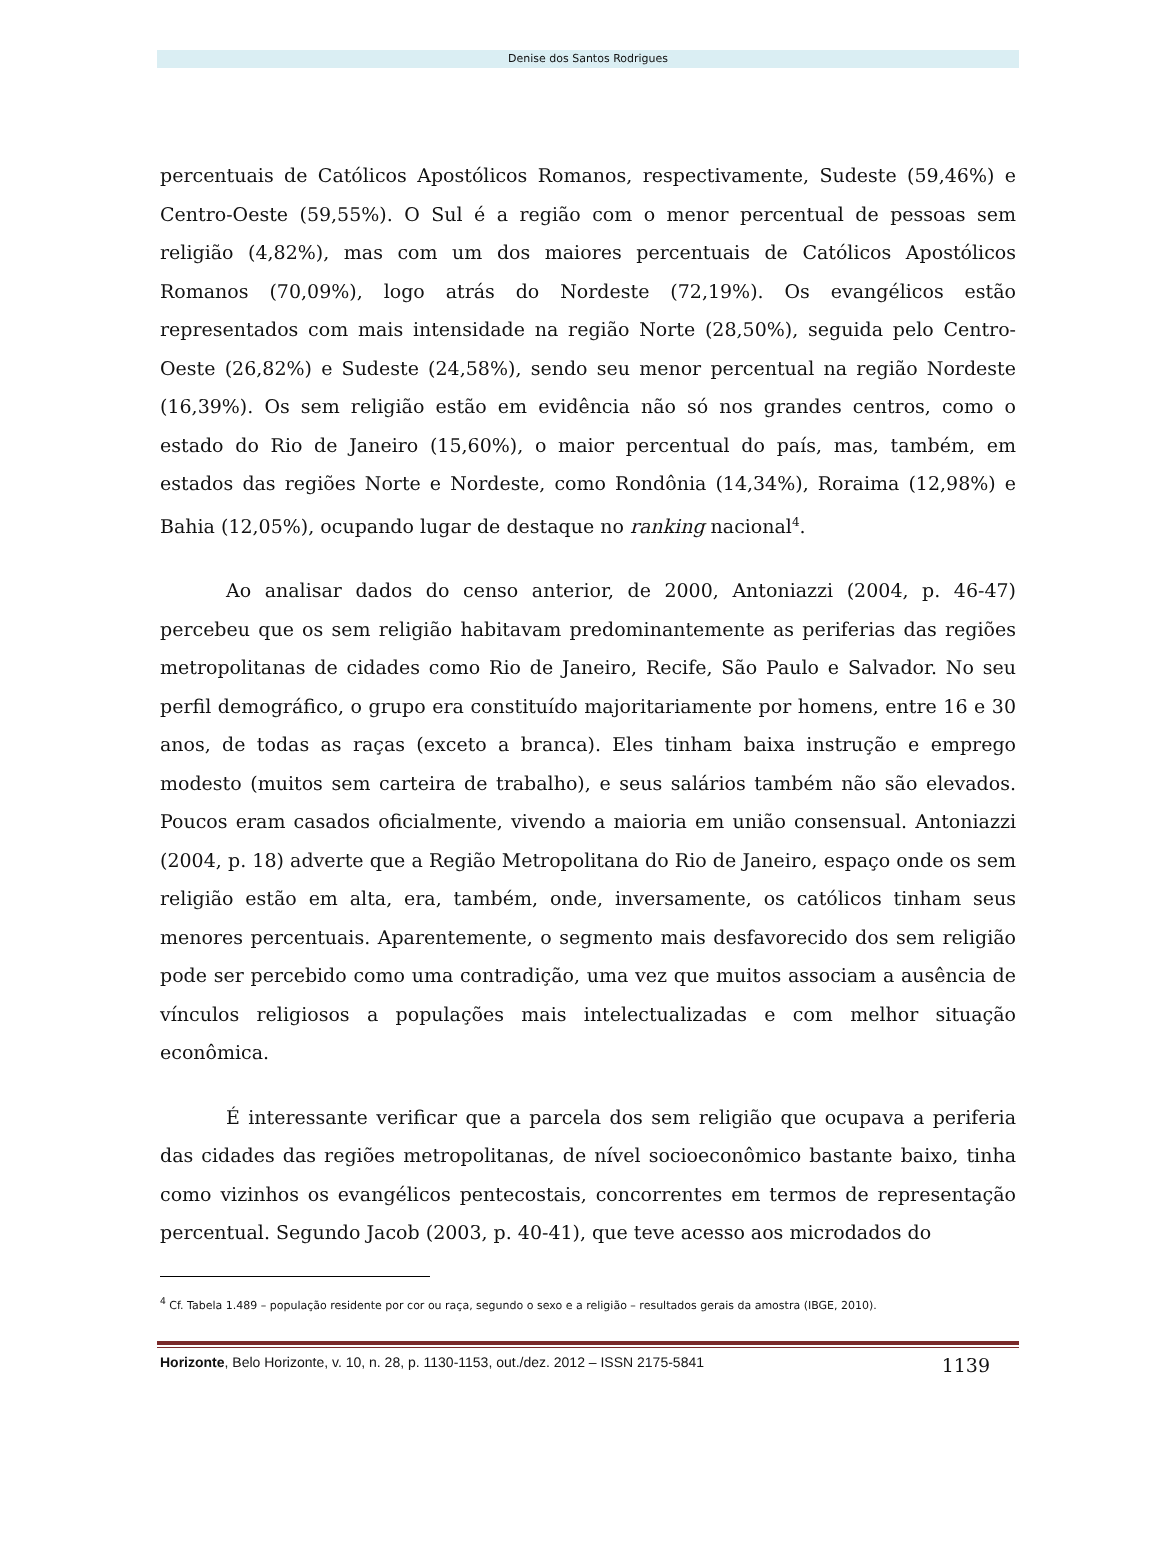Denise dos Santos Rodrigues
percentuais de Católicos Apostólicos Romanos, respectivamente, Sudeste (59,46%) e Centro-Oeste (59,55%). O Sul é a região com o menor percentual de pessoas sem religião (4,82%), mas com um dos maiores percentuais de Católicos Apostólicos Romanos (70,09%), logo atrás do Nordeste (72,19%). Os evangélicos estão representados com mais intensidade na região Norte (28,50%), seguida pelo Centro-Oeste (26,82%) e Sudeste (24,58%), sendo seu menor percentual na região Nordeste (16,39%). Os sem religião estão em evidência não só nos grandes centros, como o estado do Rio de Janeiro (15,60%), o maior percentual do país, mas, também, em estados das regiões Norte e Nordeste, como Rondônia (14,34%), Roraima (12,98%) e Bahia (12,05%), ocupando lugar de destaque no ranking nacional<sup>4</sup>.
Ao analisar dados do censo anterior, de 2000, Antoniazzi (2004, p. 46-47) percebeu que os sem religião habitavam predominantemente as periferias das regiões metropolitanas de cidades como Rio de Janeiro, Recife, São Paulo e Salvador. No seu perfil demográfico, o grupo era constituído majoritariamente por homens, entre 16 e 30 anos, de todas as raças (exceto a branca). Eles tinham baixa instrução e emprego modesto (muitos sem carteira de trabalho), e seus salários também não são elevados. Poucos eram casados oficialmente, vivendo a maioria em união consensual. Antoniazzi (2004, p. 18) adverte que a Região Metropolitana do Rio de Janeiro, espaço onde os sem religião estão em alta, era, também, onde, inversamente, os católicos tinham seus menores percentuais. Aparentemente, o segmento mais desfavorecido dos sem religião pode ser percebido como uma contradição, uma vez que muitos associam a ausência de vínculos religiosos a populações mais intelectualizadas e com melhor situação econômica.
É interessante verificar que a parcela dos sem religião que ocupava a periferia das cidades das regiões metropolitanas, de nível socioeconômico bastante baixo, tinha como vizinhos os evangélicos pentecostais, concorrentes em termos de representação percentual. Segundo Jacob (2003, p. 40-41), que teve acesso aos microdados do
<sup>4</sup> Cf. Tabela 1.489 – população residente por cor ou raça, segundo o sexo e a religião – resultados gerais da amostra (IBGE, 2010).
Horizonte, Belo Horizonte, v. 10, n. 28, p. 1130-1153, out./dez. 2012 – ISSN 2175-5841 1139